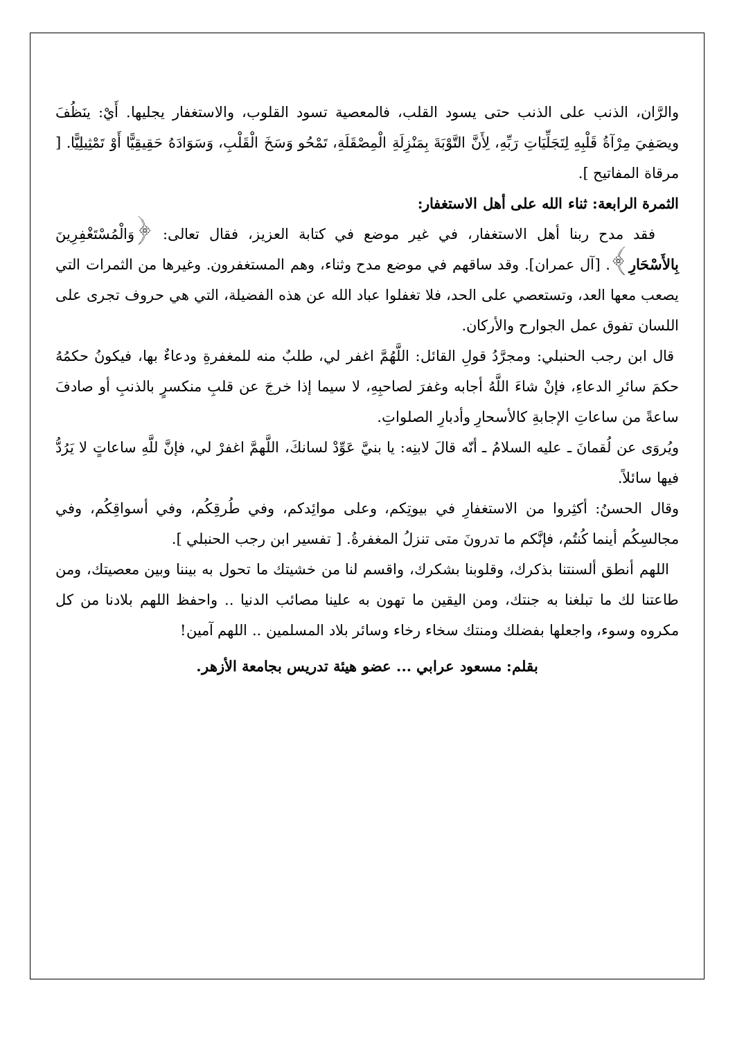والرَّان، الذنب على الذنب حتى يسود القلب، فالمعصية تسود القلوب، والاستغفار يجليها. أَيْ: ينَظُفَ ويصَفِيَ مِرْآةُ قَلْبِهِ لِتَجَلِّيَاتِ رَبِّهِ، لِأَنَّ التَّوْبَةَ بِمَنْزِلَةِ الْمِصْقَلَةِ، تَمْحُو وَسَخَ الْقَلْبِ، وَسَوَادَهُ حَقِيقِيًّا أَوْ تَمْثِيلِيًّا. [ مرقاة المفاتيح ].
الثمرة الرابعة: ثناء الله على أهل الاستغفار:
فقد مدح ربنا أهل الاستغفار، في غير موضع في كتابة العزيز، فقال تعالى: ﴿وَالْمُسْتَغْفِرِينَ بِالأَسْحَارِ﴾. [آل عمران]. وقد ساقهم في موضع مدح وثناء، وهم المستغفرون. وغيرها من الثمرات التي يصعب معها العد، وتستعصي على الحد، فلا تغفلوا عباد الله عن هذه الفضيلة، التي هي حروف تجرى على اللسان تفوق عمل الجوارح والأركان.
قال ابن رجب الحنبلي: ومجرَّدُ قولِ القائل: اللَّهُمَّ اغفر لي، طلبٌ منه للمغفرةِ ودعاءٌ بها، فيكونُ حكمُهُ حكمَ سائرِ الدعاءِ، فإنْ شاءَ اللَّهُ أجابه وغفرَ لصاحبِهِ، لا سيما إذا خرجَ عن قلبِ منكسرٍ بالذنبِ أو صادفَ ساعةً من ساعاتِ الإجابةِ كالأسحارِ وأدبارِ الصلواتِ.
ويُروَى عن لُقمانَ ـ عليه السلامُ ـ أنّه قالَ لابنِه: يا بنيَّ عَوِّدْ لسانكَ، اللَّهمَّ اغفرْ لي، فإنَّ للَّهِ ساعاتٍ لا يَرُدُّ فيها سائلاً.
وقال الحسنُ: أكثِروا من الاستغفارِ في بيوتِكم، وعلى موائِدكم، وفي طُرقِكُم، وفي أسواقِكُم، وفي مجالسِكُم أينما كُنتُم، فإنَّكم ما تدرونَ متى تنزلُ المغفرةُ. [ تفسير ابن رجب الحنبلي ].
اللهم أنطق ألسنتنا بذكرك، وقلوبنا بشكرك، واقسم لنا من خشيتك ما تحول به بيننا وبين معصيتك، ومن طاعتنا لك ما تبلغنا به جنتك، ومن اليقين ما تهون به علينا مصائب الدنيا .. واحفظ اللهم بلادنا من كل مكروه وسوء، واجعلها بفضلك ومنتك سخاء رخاء وسائر بلاد المسلمين .. اللهم آمين!
بقلم: مسعود عرابي ... عضو هيئة تدريس بجامعة الأزهر.